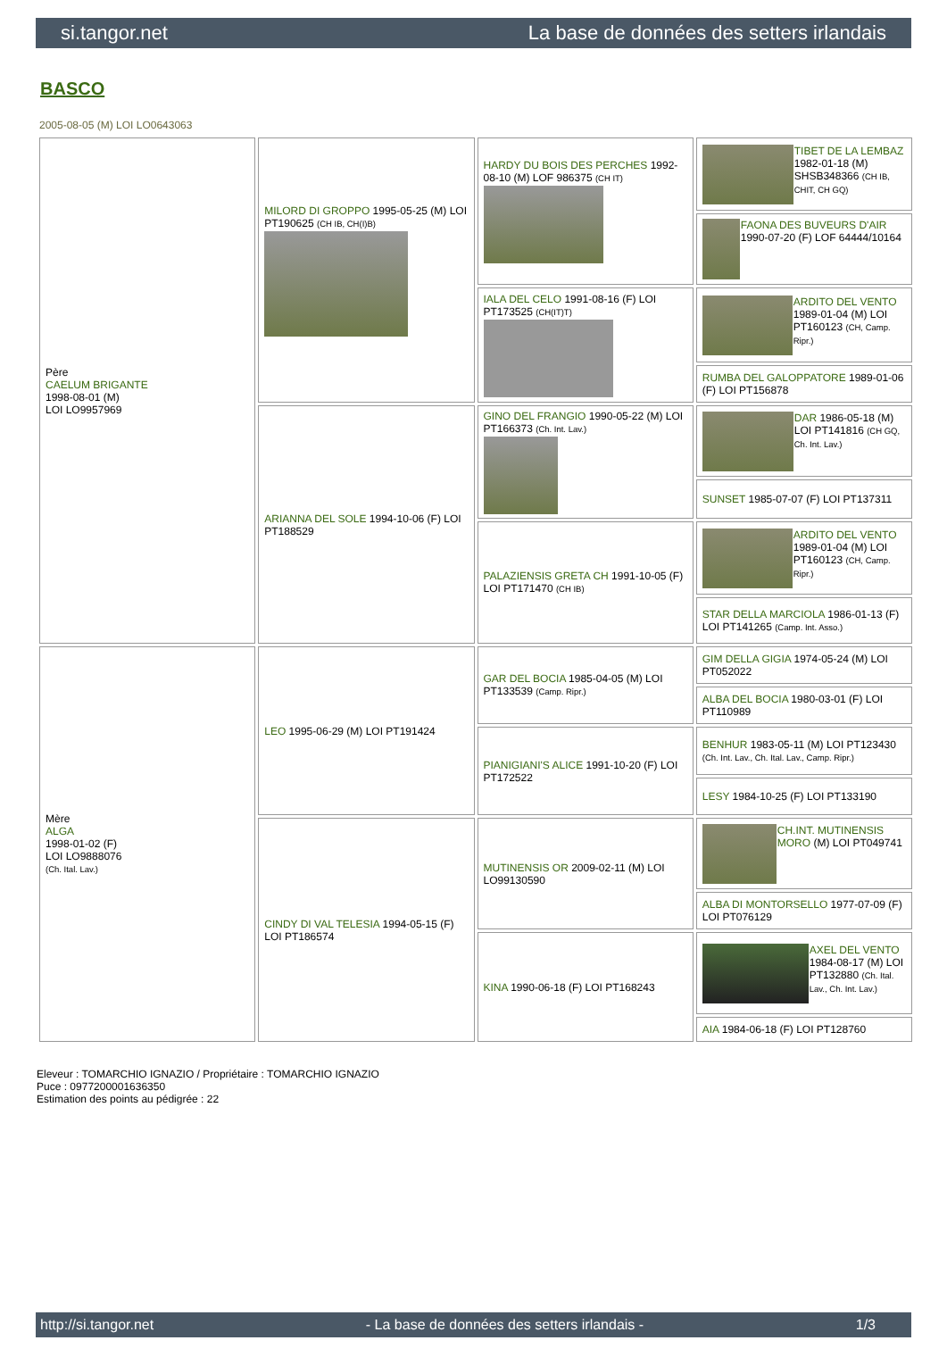si.tangor.net La base de données des setters irlandais
BASCO
2005-08-05 (M) LOI LO0643063
| Père CAELUM BRIGANTE 1998-08-01 (M) LOI LO9957969 | MILORD DI GROPPO 1995-05-25 (M) LOI PT190625 (CH IB, CH(I)B) | HARDY DU BOIS DES PERCHES 1992-08-10 (M) LOF 986375 (CH IT) | TIBET DE LA LEMBAZ 1982-01-18 (M) SHSB348366 (CH IB, CHIT, CH GQ) |
| | | | FAONA DES BUVEURS D'AIR 1990-07-20 (F) LOF 64444/10164 |
| | | IALA DEL CELO 1991-08-16 (F) LOI PT173525 (CH(IT)T) | ARDITO DEL VENTO 1989-01-04 (M) LOI PT160123 (CH, Camp. Ripr.) |
| | | | RUMBA DEL GALOPPATORE 1989-01-06 (F) LOI PT156878 |
| | ARIANNA DEL SOLE 1994-10-06 (F) LOI PT188529 | GINO DEL FRANGIO 1990-05-22 (M) LOI PT166373 (Ch. Int. Lav.) | DAR 1986-05-18 (M) LOI PT141816 (CH GQ, Ch. Int. Lav.) |
| | | | SUNSET 1985-07-07 (F) LOI PT137311 |
| | | PALAZIENSIS GRETA CH 1991-10-05 (F) LOI PT171470 (CH IB) | ARDITO DEL VENTO 1989-01-04 (M) LOI PT160123 (CH, Camp. Ripr.) |
| | | | STAR DELLA MARCIOLA 1986-01-13 (F) LOI PT141265 (Camp. Int. Asso.) |
| Mère ALGA 1998-01-02 (F) LOI LO9888076 (Ch. Ital. Lav.) | LEO 1995-06-29 (M) LOI PT191424 | GAR DEL BOCIA 1985-04-05 (M) LOI PT133539 (Camp. Ripr.) | GIM DELLA GIGIA 1974-05-24 (M) LOI PT052022 |
| | | | ALBA DEL BOCIA 1980-03-01 (F) LOI PT110989 |
| | | PIANIGIANI'S ALICE 1991-10-20 (F) LOI PT172522 | BENHUR 1983-05-11 (M) LOI PT123430 (Ch. Int. Lav., Ch. Ital. Lav., Camp. Ripr.) |
| | | | LESY 1984-10-25 (F) LOI PT133190 |
| | CINDY DI VAL TELESIA 1994-05-15 (F) LOI PT186574 | MUTINENSIS OR 2009-02-11 (M) LOI LO99130590 | CH.INT. MUTINENSIS MORO (M) LOI PT049741 |
| | | | ALBA DI MONTORSELLO 1977-07-09 (F) LOI PT076129 |
| | | KINA 1990-06-18 (F) LOI PT168243 | AXEL DEL VENTO 1984-08-17 (M) LOI PT132880 (Ch. Ital. Lav., Ch. Int. Lav.) |
| | | | AIA 1984-06-18 (F) LOI PT128760 |
Eleveur : TOMARCHIO IGNAZIO / Propriétaire : TOMARCHIO IGNAZIO
Puce : 0977200001636350
Estimation des points au pédigrée : 22
http://si.tangor.net - La base de données des setters irlandais - 1/3